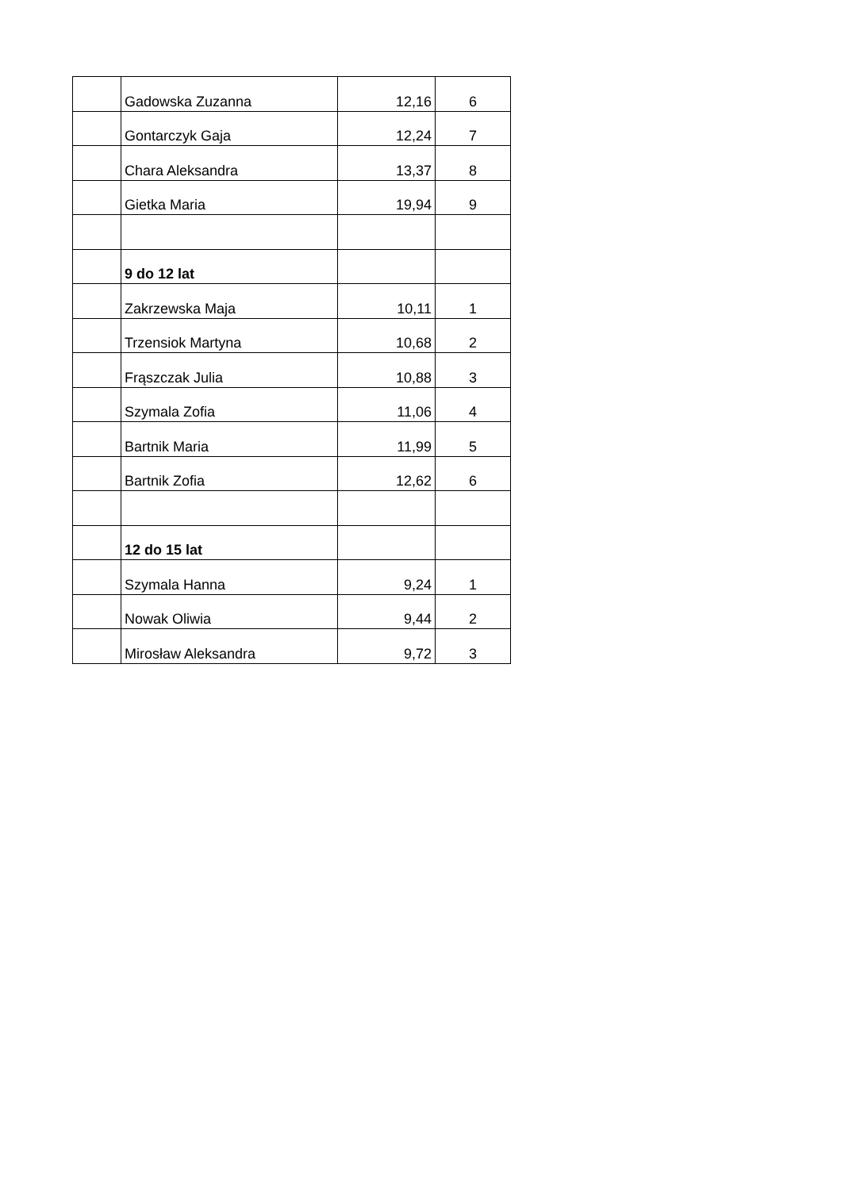| | Gadowska Zuzanna | 12,16 | 6 |
| | Gontarczyk Gaja | 12,24 | 7 |
| | Chara Aleksandra | 13,37 | 8 |
| | Gietka Maria | 19,94 | 9 |
| | 9 do 12 lat | | |
| | Zakrzewska Maja | 10,11 | 1 |
| | Trzensiok Martyna | 10,68 | 2 |
| | Frąszczak Julia | 10,88 | 3 |
| | Szymala Zofia | 11,06 | 4 |
| | Bartnik Maria | 11,99 | 5 |
| | Bartnik Zofia | 12,62 | 6 |
| | 12 do 15 lat | | |
| | Szymala Hanna | 9,24 | 1 |
| | Nowak Oliwia | 9,44 | 2 |
| | Mirosław Aleksandra | 9,72 | 3 |